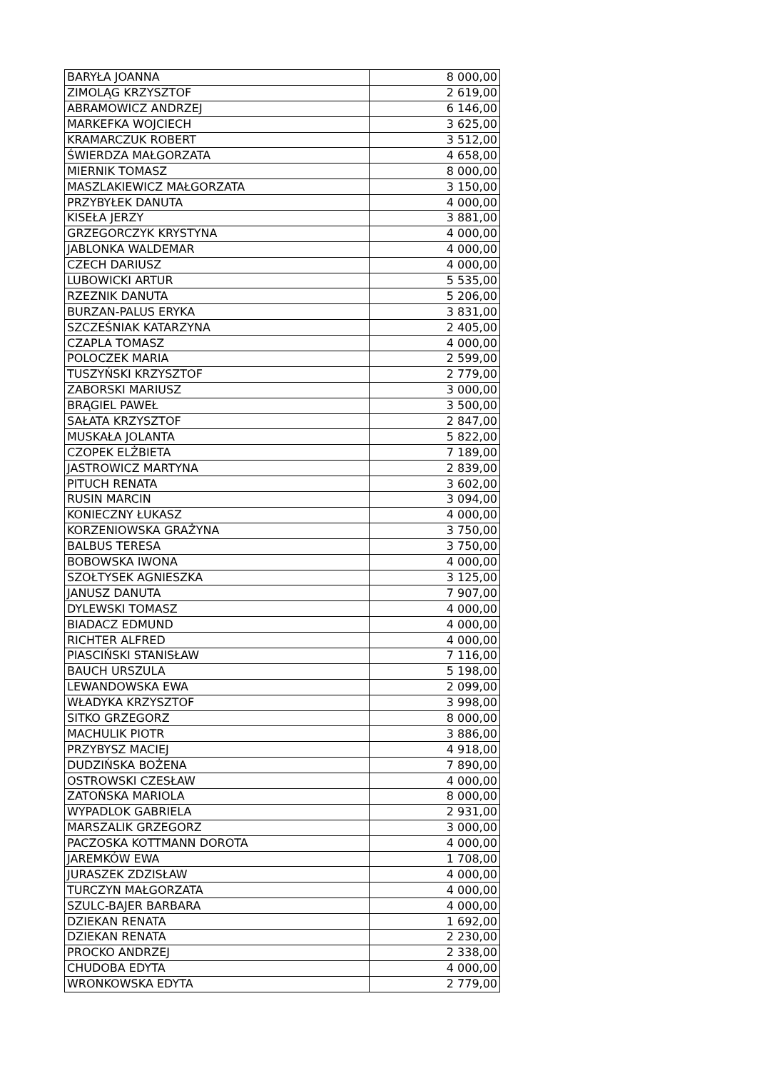| BARYŁA JOANNA | 8 000,00 |
| ZIMOLĄG KRZYSZTOF | 2 619,00 |
| ABRAMOWICZ ANDRZEJ | 6 146,00 |
| MARKEFKA WOJCIECH | 3 625,00 |
| KRAMARCZUK ROBERT | 3 512,00 |
| ŚWIERDZA MAŁGORZATA | 4 658,00 |
| MIERNIK TOMASZ | 8 000,00 |
| MASZLAKIEWICZ MAŁGORZATA | 3 150,00 |
| PRZYBYŁEK DANUTA | 4 000,00 |
| KISEŁA JERZY | 3 881,00 |
| GRZEGORCZYK KRYSTYNA | 4 000,00 |
| JABLONKA WALDEMAR | 4 000,00 |
| CZECH DARIUSZ | 4 000,00 |
| LUBOWICKI ARTUR | 5 535,00 |
| RZEZNIK DANUTA | 5 206,00 |
| BURZAN-PALUS ERYKA | 3 831,00 |
| SZCZEŚNIAK KATARZYNA | 2 405,00 |
| CZAPLA TOMASZ | 4 000,00 |
| POLOCZEK MARIA | 2 599,00 |
| TUSZYŃSKI KRZYSZTOF | 2 779,00 |
| ZABORSKI MARIUSZ | 3 000,00 |
| BRĄGIEL PAWEŁ | 3 500,00 |
| SAŁATA KRZYSZTOF | 2 847,00 |
| MUSKAŁA JOLANTA | 5 822,00 |
| CZOPEK ELŻBIETA | 7 189,00 |
| JASTROWICZ MARTYNA | 2 839,00 |
| PITUCH RENATA | 3 602,00 |
| RUSIN MARCIN | 3 094,00 |
| KONIECZNY ŁUKASZ | 4 000,00 |
| KORZENIOWSKA GRAŻYNA | 3 750,00 |
| BALBUS TERESA | 3 750,00 |
| BOBOWSKA IWONA | 4 000,00 |
| SZOŁTYSEK AGNIESZKA | 3 125,00 |
| JANUSZ DANUTA | 7 907,00 |
| DYLEWSKI TOMASZ | 4 000,00 |
| BIADACZ EDMUND | 4 000,00 |
| RICHTER ALFRED | 4 000,00 |
| PIASCIŃSKI STANISŁAW | 7 116,00 |
| BAUCH URSZULA | 5 198,00 |
| LEWANDOWSKA EWA | 2 099,00 |
| WŁADYKA KRZYSZTOF | 3 998,00 |
| SITKO GRZEGORZ | 8 000,00 |
| MACHULIK PIOTR | 3 886,00 |
| PRZYBYSZ MACIEJ | 4 918,00 |
| DUDZIŃSKA BOŻENA | 7 890,00 |
| OSTROWSKI CZESŁAW | 4 000,00 |
| ZATOŃSKA MARIOLA | 8 000,00 |
| WYPADLOK GABRIELA | 2 931,00 |
| MARSZALIK GRZEGORZ | 3 000,00 |
| PACZOSKA KOTTMANN DOROTA | 4 000,00 |
| JAREMKÓW EWA | 1 708,00 |
| JURASZEK ZDZISŁAW | 4 000,00 |
| TURCZYN MAŁGORZATA | 4 000,00 |
| SZULC-BAJER BARBARA | 4 000,00 |
| DZIEKAN RENATA | 1 692,00 |
| DZIEKAN RENATA | 2 230,00 |
| PROCKO ANDRZEJ | 2 338,00 |
| CHUDOBA EDYTA | 4 000,00 |
| WRONKOWSKA EDYTA | 2 779,00 |